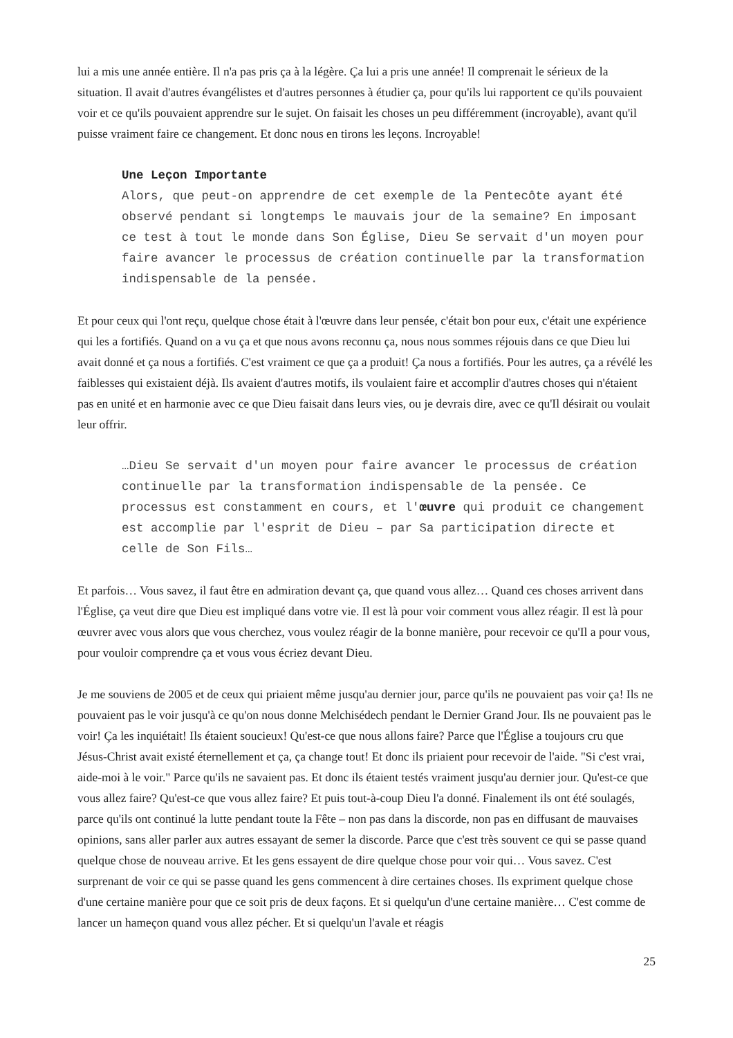lui a mis une année entière. Il n'a pas pris ça à la légère. Ça lui a pris une année! Il comprenait le sérieux de la situation. Il avait d'autres évangélistes et d'autres personnes à étudier ça, pour qu'ils lui rapportent ce qu'ils pouvaient voir et ce qu'ils pouvaient apprendre sur le sujet. On faisait les choses un peu différemment (incroyable), avant qu'il puisse vraiment faire ce changement. Et donc nous en tirons les leçons. Incroyable!
Une Leçon Importante
Alors, que peut-on apprendre de cet exemple de la Pentecôte ayant été observé pendant si longtemps le mauvais jour de la semaine? En imposant ce test à tout le monde dans Son Église, Dieu Se servait d'un moyen pour faire avancer le processus de création continuelle par la transformation indispensable de la pensée.
Et pour ceux qui l'ont reçu, quelque chose était à l'œuvre dans leur pensée, c'était bon pour eux, c'était une expérience qui les a fortifiés. Quand on a vu ça et que nous avons reconnu ça, nous nous sommes réjouis dans ce que Dieu lui avait donné et ça nous a fortifiés. C'est vraiment ce que ça a produit! Ça nous a fortifiés. Pour les autres, ça a révélé les faiblesses qui existaient déjà. Ils avaient d'autres motifs, ils voulaient faire et accomplir d'autres choses qui n'étaient pas en unité et en harmonie avec ce que Dieu faisait dans leurs vies, ou je devrais dire, avec ce qu'Il désirait ou voulait leur offrir.
…Dieu Se servait d'un moyen pour faire avancer le processus de création continuelle par la transformation indispensable de la pensée. Ce processus est constamment en cours, et l'œuvre qui produit ce changement est accomplie par l'esprit de Dieu – par Sa participation directe et celle de Son Fils…
Et parfois… Vous savez, il faut être en admiration devant ça, que quand vous allez… Quand ces choses arrivent dans l'Église, ça veut dire que Dieu est impliqué dans votre vie. Il est là pour voir comment vous allez réagir. Il est là pour œuvrer avec vous alors que vous cherchez, vous voulez réagir de la bonne manière, pour recevoir ce qu'Il a pour vous, pour vouloir comprendre ça et vous vous écriez devant Dieu.
Je me souviens de 2005 et de ceux qui priaient même jusqu'au dernier jour, parce qu'ils ne pouvaient pas voir ça! Ils ne pouvaient pas le voir jusqu'à ce qu'on nous donne Melchisédech pendant le Dernier Grand Jour. Ils ne pouvaient pas le voir! Ça les inquiétait! Ils étaient soucieux! Qu'est-ce que nous allons faire? Parce que l'Église a toujours cru que Jésus-Christ avait existé éternellement et ça, ça change tout! Et donc ils priaient pour recevoir de l'aide. "Si c'est vrai, aide-moi à le voir." Parce qu'ils ne savaient pas. Et donc ils étaient testés vraiment jusqu'au dernier jour. Qu'est-ce que vous allez faire? Qu'est-ce que vous allez faire? Et puis tout-à-coup Dieu l'a donné. Finalement ils ont été soulagés, parce qu'ils ont continué la lutte pendant toute la Fête – non pas dans la discorde, non pas en diffusant de mauvaises opinions, sans aller parler aux autres essayant de semer la discorde. Parce que c'est très souvent ce qui se passe quand quelque chose de nouveau arrive. Et les gens essayent de dire quelque chose pour voir qui… Vous savez. C'est surprenant de voir ce qui se passe quand les gens commencent à dire certaines choses. Ils expriment quelque chose d'une certaine manière pour que ce soit pris de deux façons. Et si quelqu'un d'une certaine manière… C'est comme de lancer un hameçon quand vous allez pécher. Et si quelqu'un l'avale et réagis
25